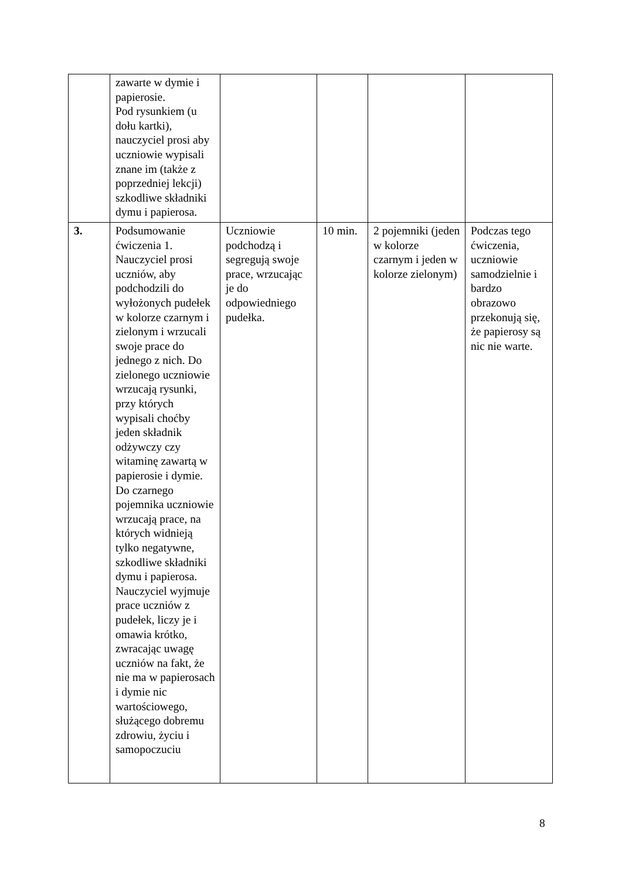| | zawarte w dymie i papierosie. Pod rysunkiem (u dołu kartki), nauczyciel prosi aby uczniowie wypisali znane im (także z poprzedniej lekcji) szkodliwe składniki dymu i papierosa. | | | | |
| 3. | Podsumowanie ćwiczenia 1. Nauczyciel prosi uczniów, aby podchodzili do wyłożonych pudełek w kolorze czarnym i zielonym i wrzucali swoje prace do jednego z nich. Do zielonego uczniowie wrzucają rysunki, przy których wypisali choćby jeden składnik odżywczy czy witaminę zawartą w papierosie i dymie. Do czarnego pojemnika uczniowie wrzucają prace, na których widnieją tylko negatywne, szkodliwe składniki dymu i papierosa. Nauczyciel wyjmuje prace uczniów z pudełek, liczy je i omawia krótko, zwracając uwagę uczniów na fakt, że nie ma w papierosach i dymie nic wartościowego, służącego dobremu zdrowiu, życiu i samopoczuciu | Uczniowie podchodzą i segregują swoje prace, wrzucając je do odpowiedniego pudełka. | 10 min. | 2 pojemniki (jeden w kolorze czarnym i jeden w kolorze zielonym) | Podczas tego ćwiczenia, uczniowie samodzielnie i bardzo obrazowo przekonują się, że papierosy są nic nie warte. |
8